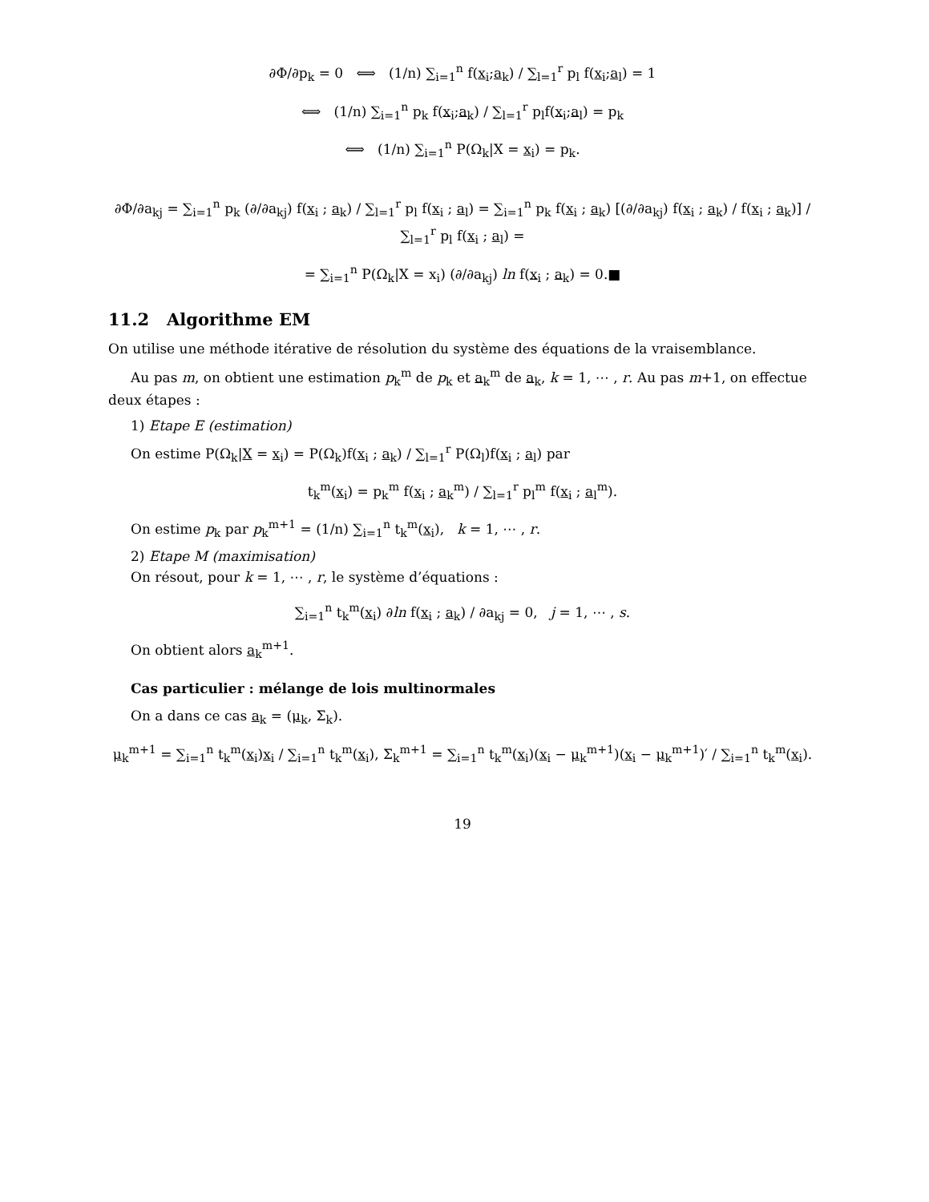∂Φ/∂p<sub>k</sub> = 0 ⟺ (1/n) ∑<sub>i=1</sub><sup>n</sup> f(x<sub>i</sub>;a<sub>k</sub>) / ∑<sub>l=1</sub><sup>r</sup> p<sub>l</sub> f(x<sub>i</sub>;a<sub>l</sub>) = 1
⟺ (1/n) ∑<sub>i=1</sub><sup>n</sup> p<sub>k</sub> f(x<sub>i</sub>;a<sub>k</sub>) / ∑<sub>l=1</sub><sup>r</sup> p<sub>l</sub>f(x<sub>i</sub>;a<sub>l</sub>) = p<sub>k</sub>
⟺ (1/n) ∑<sub>i=1</sub><sup>n</sup> P(Ω<sub>k</sub>|X = x<sub>i</sub>) = p<sub>k</sub>.
∂Φ/∂a<sub>kj</sub> = ∑<sub>i=1</sub><sup>n</sup> p<sub>k</sub> (∂/∂a<sub>kj</sub>) f(x<sub>i</sub> ; a<sub>k</sub>) / ∑<sub>l=1</sub><sup>r</sup> p<sub>l</sub> f(x<sub>i</sub> ; a<sub>l</sub>) = ∑<sub>i=1</sub><sup>n</sup> p<sub>k</sub> f(x<sub>i</sub> ; a<sub>k</sub>) [(∂/∂a<sub>kj</sub>) f(x<sub>i</sub> ; a<sub>k</sub>) / f(x<sub>i</sub> ; a<sub>k</sub>)] / ∑<sub>l=1</sub><sup>r</sup> p<sub>l</sub> f(x<sub>i</sub> ; a<sub>l</sub>) =
= ∑<sub>i=1</sub><sup>n</sup> P(Ω<sub>k</sub>|X = x<sub>i</sub>) (∂/∂a<sub>kj</sub>) ln f(x<sub>i</sub> ; a<sub>k</sub>) = 0.■
11.2 Algorithme EM
On utilise une méthode itérative de résolution du système des équations de la vraisemblance.
Au pas m, on obtient une estimation p<sub>k</sub><sup>m</sup> de p<sub>k</sub> et a<sub>k</sub><sup>m</sup> de a<sub>k</sub>, k = 1, ⋯ , r. Au pas m+1, on effectue deux étapes :
1) Etape E (estimation)
On estime P(Ω<sub>k</sub>|X = x<sub>i</sub>) = P(Ω<sub>k</sub>)f(x<sub>i</sub> ; a<sub>k</sub>) / ∑<sub>l=1</sub><sup>r</sup> P(Ω<sub>l</sub>)f(x<sub>i</sub> ; a<sub>l</sub>) par
t<sub>k</sub><sup>m</sup>(x<sub>i</sub>) = p<sub>k</sub><sup>m</sup> f(x<sub>i</sub> ; a<sub>k</sub><sup>m</sup>) / ∑<sub>l=1</sub><sup>r</sup> p<sub>l</sub><sup>m</sup> f(x<sub>i</sub> ; a<sub>l</sub><sup>m</sup>).
On estime p<sub>k</sub> par p<sub>k</sub><sup>m+1</sup> = (1/n) ∑<sub>i=1</sub><sup>n</sup> t<sub>k</sub><sup>m</sup>(x<sub>i</sub>), k = 1, ⋯ , r.
2) Etape M (maximisation)
On résout, pour k = 1, ⋯ , r, le système d’équations :
∑<sub>i=1</sub><sup>n</sup> t<sub>k</sub><sup>m</sup>(x<sub>i</sub>) ∂ln f(x<sub>i</sub> ; a<sub>k</sub>) / ∂a<sub>kj</sub> = 0, j = 1, ⋯ , s.
On obtient alors a<sub>k</sub><sup>m+1</sup>.
Cas particulier : mélange de lois multinormales
On a dans ce cas a<sub>k</sub> = (μ<sub>k</sub>, Σ<sub>k</sub>).
μ<sub>k</sub><sup>m+1</sup> = ∑<sub>i=1</sub><sup>n</sup> t<sub>k</sub><sup>m</sup>(x<sub>i</sub>)x<sub>i</sub> / ∑<sub>i=1</sub><sup>n</sup> t<sub>k</sub><sup>m</sup>(x<sub>i</sub>), Σ<sub>k</sub><sup>m+1</sup> = ∑<sub>i=1</sub><sup>n</sup> t<sub>k</sub><sup>m</sup>(x<sub>i</sub>)(x<sub>i</sub> − μ<sub>k</sub><sup>m+1</sup>)(x<sub>i</sub> − μ<sub>k</sub><sup>m+1</sup>)′ / ∑<sub>i=1</sub><sup>n</sup> t<sub>k</sub><sup>m</sup>(x<sub>i</sub>).
19